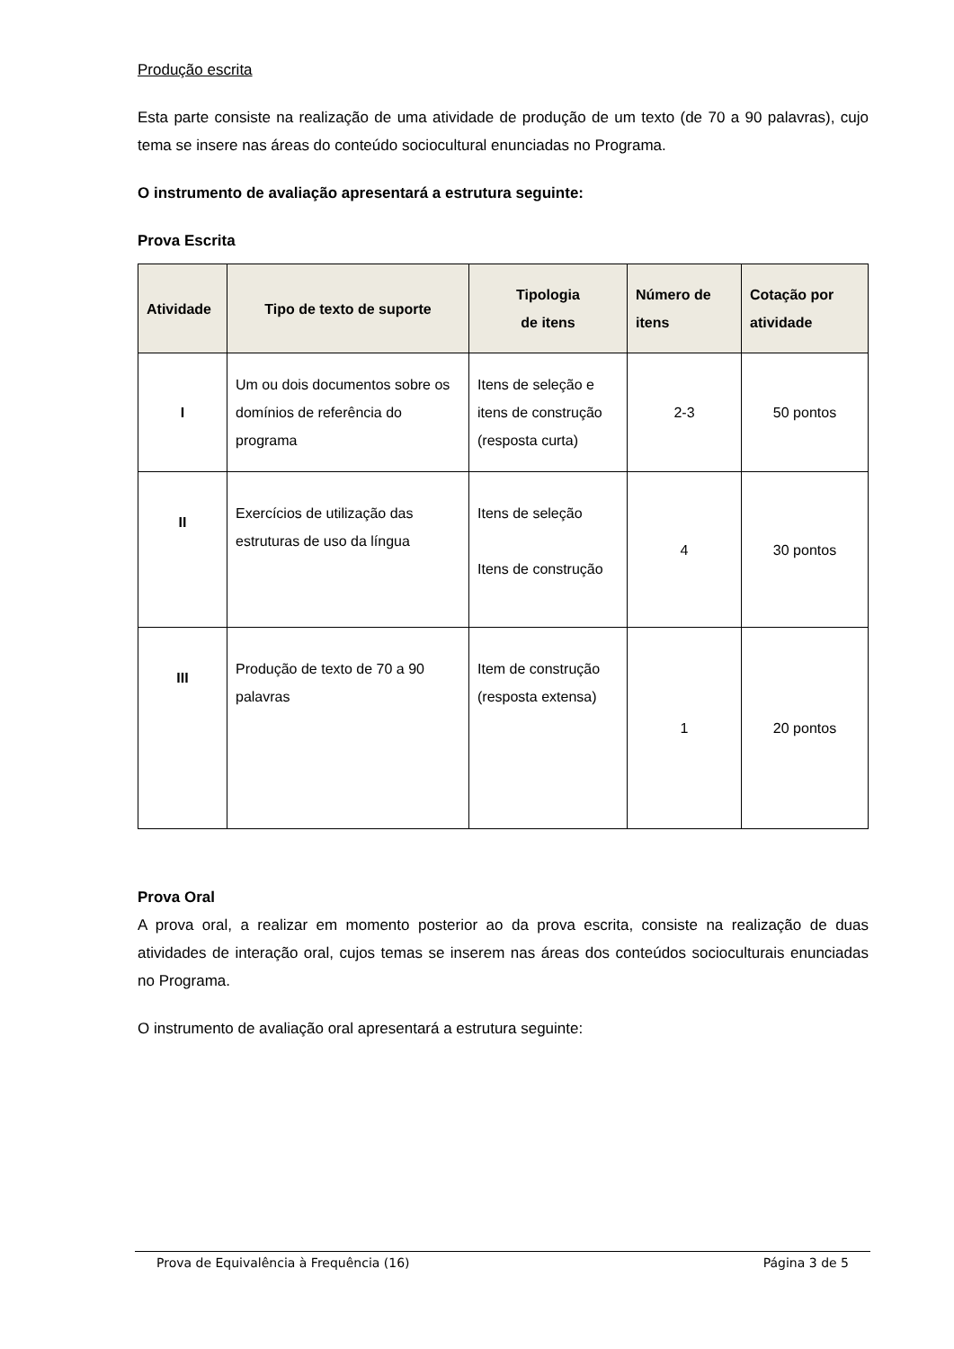Produção escrita
Esta parte consiste na realização de uma atividade de produção de um texto (de 70 a 90 palavras), cujo tema se insere nas áreas do conteúdo sociocultural enunciadas no Programa.
O instrumento de avaliação apresentará a estrutura seguinte:
Prova Escrita
| Atividade | Tipo de texto de suporte | Tipologia de itens | Número de itens | Cotação por atividade |
| --- | --- | --- | --- | --- |
| I | Um ou dois documentos sobre os domínios de referência do programa | Itens de seleção e itens de construção (resposta curta) | 2-3 | 50 pontos |
| II | Exercícios de utilização das estruturas de uso da língua | Itens de seleção Itens de construção | 4 | 30 pontos |
| III | Produção de texto de 70 a 90 palavras | Item de construção (resposta extensa) | 1 | 20 pontos |
Prova Oral
A prova oral, a realizar em momento posterior ao da prova escrita, consiste na realização de duas atividades de interação oral, cujos temas se inserem nas áreas dos conteúdos socioculturais enunciadas no Programa.
O instrumento de avaliação oral apresentará a estrutura seguinte:
Prova de Equivalência à Frequência (16) Página 3 de 5